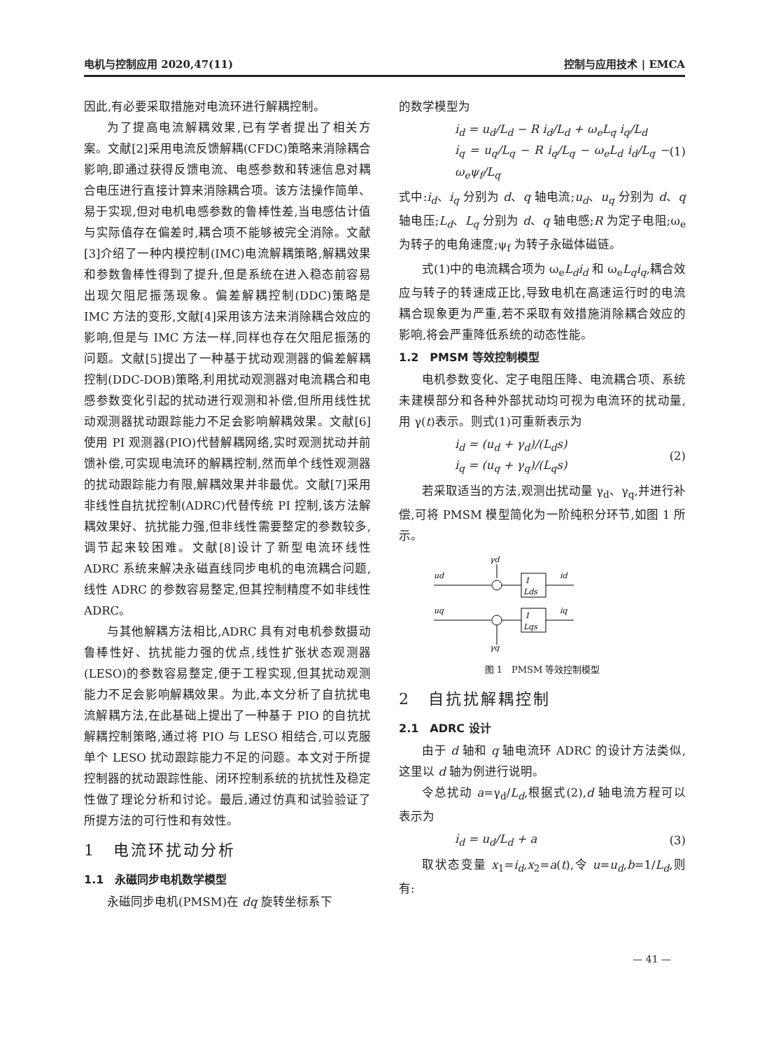电机与控制应用 2020,47(11) 控制与应用技术 | EMCA
因此,有必要采取措施对电流环进行解耦控制。
为了提高电流解耦效果,已有学者提出了相关方案。文献[2]采用电流反馈解耦(CFDC)策略来消除耦合影响,即通过获得反馈电流、电感参数和转速信息对耦合电压进行直接计算来消除耦合项。该方法操作简单、易于实现,但对电机电感参数的鲁棒性差,当电感估计值与实际值存在偏差时,耦合项不能够被完全消除。文献[3]介绍了一种内模控制(IMC)电流解耦策略,解耦效果和参数鲁棒性得到了提升,但是系统在进入稳态前容易出现欠阻尼振荡现象。偏差解耦控制(DDC)策略是 IMC 方法的变形,文献[4]采用该方法来消除耦合效应的影响,但是与 IMC 方法一样,同样也存在欠阻尼振荡的问题。文献[5]提出了一种基于扰动观测器的偏差解耦控制(DDC-DOB)策略,利用扰动观测器对电流耦合和电感参数变化引起的扰动进行观测和补偿,但所用线性扰动观测器扰动跟踪能力不足会影响解耦效果。文献[6]使用 PI 观测器(PIO)代替解耦网络,实时观测扰动并前馈补偿,可实现电流环的解耦控制,然而单个线性观测器的扰动跟踪能力有限,解耦效果并非最优。文献[7]采用非线性自抗扰控制(ADRC)代替传统 PI 控制,该方法解耦效果好、抗扰能力强,但非线性需要整定的参数较多,调节起来较困难。文献[8]设计了新型电流环线性 ADRC 系统来解决永磁直线同步电机的电流耦合问题,线性 ADRC 的参数容易整定,但其控制精度不如非线性 ADRC。
与其他解耦方法相比,ADRC 具有对电机参数摄动鲁棒性好、抗扰能力强的优点,线性扩张状态观测器(LESO)的参数容易整定,便于工程实现,但其扰动观测能力不足会影响解耦效果。为此,本文分析了自抗扰电流解耦方法,在此基础上提出了一种基于 PIO 的自抗扰解耦控制策略,通过将 PIO 与 LESO 相结合,可以克服单个 LESO 扰动跟踪能力不足的问题。本文对于所提控制器的扰动跟踪性能、闭环控制系统的抗扰性及稳定性做了理论分析和讨论。最后,通过仿真和试验验证了所提方法的可行性和有效性。
1　电流环扰动分析
1.1　永磁同步电机数学模型
永磁同步电机(PMSM)在 dq 旋转坐标系下
的数学模型为
i̇<sub>d</sub> = u<sub>d</sub>/L<sub>d</sub> − R i<sub>d</sub>/L<sub>d</sub> + ω<sub>e</sub>L<sub>q</sub> i<sub>q</sub>/L<sub>d</sub>
i̇<sub>q</sub> = u<sub>q</sub>/L<sub>q</sub> − R i<sub>q</sub>/L<sub>q</sub> − ω<sub>e</sub>L<sub>d</sub> i<sub>d</sub>/L<sub>q</sub> − ω<sub>e</sub>ψ<sub>f</sub>/L<sub>q</sub>
(1)
式中:i<sub>d</sub>、i<sub>q</sub> 分别为 d、q 轴电流;u<sub>d</sub>、u<sub>q</sub> 分别为 d、q 轴电压;L<sub>d</sub>、L<sub>q</sub> 分别为 d、q 轴电感;R 为定子电阻;ω<sub>e</sub> 为转子的电角速度;ψ<sub>f</sub> 为转子永磁体磁链。
式(1)中的电流耦合项为 ω<sub>e</sub>L<sub>d</sub>i<sub>d</sub> 和 ω<sub>e</sub>L<sub>q</sub>i<sub>q</sub>,耦合效应与转子的转速成正比,导致电机在高速运行时的电流耦合现象更为严重,若不采取有效措施消除耦合效应的影响,将会严重降低系统的动态性能。
1.2　PMSM 等效控制模型
电机参数变化、定子电阻压降、电流耦合项、系统未建模部分和各种外部扰动均可视为电流环的扰动量,用 γ(t)表示。则式(1)可重新表示为
i<sub>d</sub> = (u<sub>d</sub> + γ<sub>d</sub>)/(L<sub>d</sub>s)
i<sub>q</sub> = (u<sub>q</sub> + γ<sub>q</sub>)/(L<sub>q</sub>s)
(2)
若采取适当的方法,观测出扰动量 γ<sub>d</sub>、γ<sub>q</sub>,并进行补偿,可将 PMSM 模型简化为一阶纯积分环节,如图 1 所示。
γd
ud
1
Lds
id
uq
1
Lqs
iq
γq
图 1　PMSM 等效控制模型
2　自抗扰解耦控制
2.1　ADRC 设计
由于 d 轴和 q 轴电流环 ADRC 的设计方法类似,这里以 d 轴为例进行说明。
令总扰动 a=γ<sub>d</sub>/L<sub>d</sub>,根据式(2),d 轴电流方程可以表示为
i̇<sub>d</sub> = u<sub>d</sub>/L<sub>d</sub> + a (3)
取状态变量 x<sub>1</sub>=i<sub>d</sub>,x<sub>2</sub>=a(t),令 u=u<sub>d</sub>,b=1/L<sub>d</sub>,则有:
— 41 —